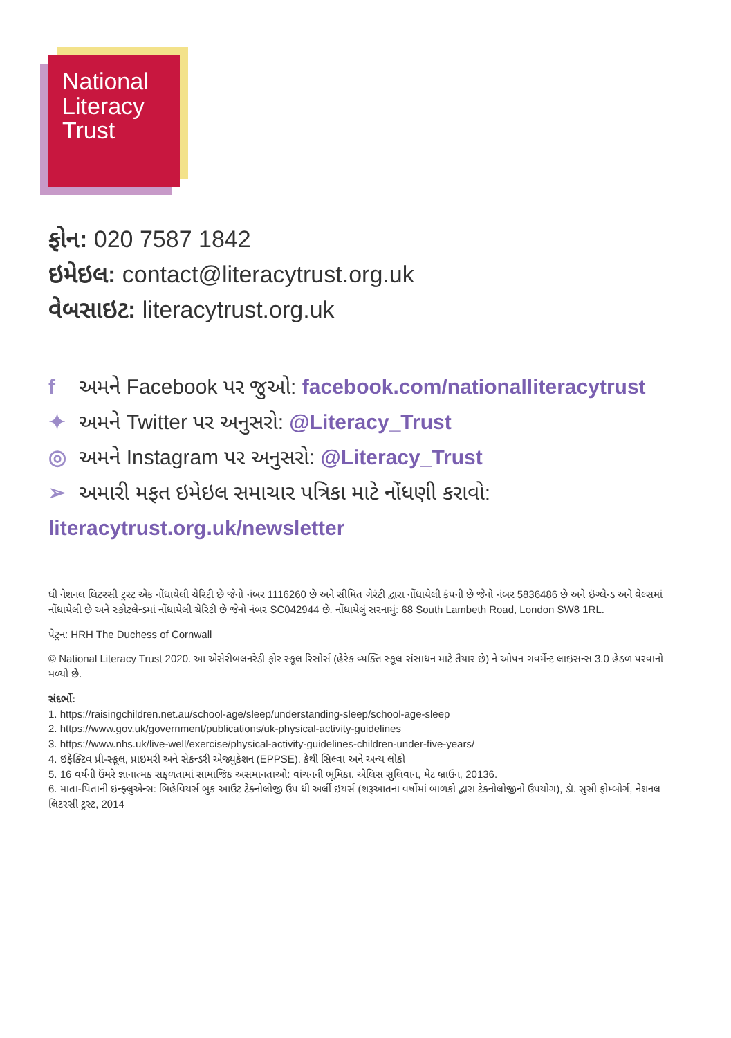National
Literacy
Trust
ફોન: 020 7587 1842
ઇમેઇલ: contact@literacytrust.org.uk
વેબસાઇટ: literacytrust.org.uk
f અમને Facebook પર જુઓ: facebook.com/nationalliteracytrust
✦ અમને Twitter પર અનુસરો: @Literacy_Trust
◎ અમને Instagram પર અનુસરો: @Literacy_Trust
➢ અમારી મફત ઇમેઇલ સમાચાર પત્રિકા માટે નોંધણી કરાવો: literacytrust.org.uk/newsletter
ધી નેશનલ લિટરસી ટ્રસ્ટ એક નોંધાયેલી ચેરિટી છે જેનો નંબર 1116260 છે અને સીમિત ગેરંટી દ્વારા નોંધાયેલી કંપની છે જેનો નંબર 5836486 છે અને ઇંગ્લેન્ડ અને વેલ્સમાં નોંધાયેલી છે અને સ્કોટલેન્ડમાં નોંધાયેલી ચેરિટી છે જેનો નંબર SC042944 છે. નોંધાયેલું સરનામું: 68 South Lambeth Road, London SW8 1RL.
પેટ્રન: HRH The Duchess of Cornwall
© National Literacy Trust 2020. આ એસેરીબલનરેડી ફોર સ્કૂલ રિસોર્સ (હેરેક વ્યક્તિ સ્કૂલ સંસાધન માટે તૈયાર છે) ને ઓપન ગવર્મેન્ટ લાઇસન્સ 3.0 હેઠળ પરવાનો મળ્યો છે.
સંદર્ભો:
1. https://raisingchildren.net.au/school-age/sleep/understanding-sleep/school-age-sleep
2. https://www.gov.uk/government/publications/uk-physical-activity-guidelines
3. https://www.nhs.uk/live-well/exercise/physical-activity-guidelines-children-under-five-years/
4. ઇફેક્ટિવ પ્રી-સ્કૂલ, પ્રાઇમરી અને સેકન્ડરી એજ્યુકેશન (EPPSE). કેથી સિલ્વા અને અન્ય લોકો
5. 16 વર્ષની ઉંમરે જ્ઞાનાત્મક સફળતામાં સામાજિક અસમાનતાઓ: વાંચનની ભૂમિકા. એલિસ સુલિવાન, મેટ બ્રાઉન, 20136.
6. માતા-પિતાની ઇન્ફ્લુએન્સ: બિહેવિયર્સ બુક આઉટ ટેક્નોલોજી ઉપ ધી અર્લી ઇયર્સ (શરૂઆતના વર્ષોમાં બાળકો દ્વારા ટેક્નોલોજીનો ઉપયોગ), ડૉ. સુસી ફોમ્બોર્ગ, નેશનલ લિટરસી ટ્રસ્ટ, 2014